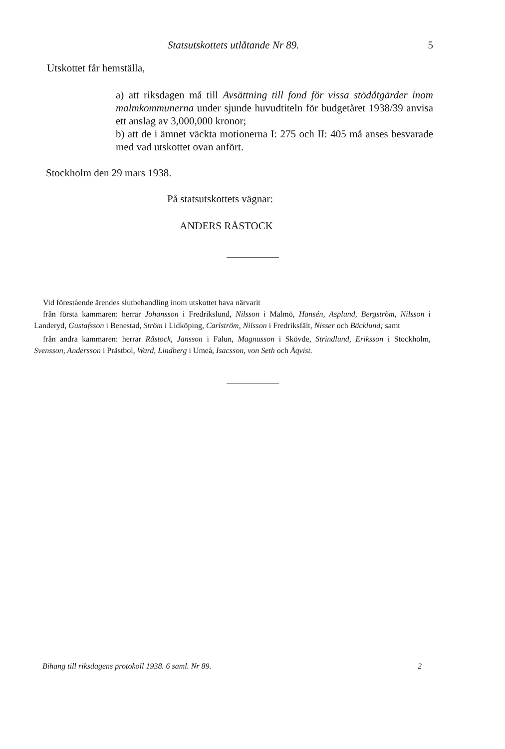Statsutskottets utlåtande Nr 89. 5
Utskottet får hemställa,
a) att riksdagen må till Avsättning till fond för vissa stöd­åtgärder inom malmkommunerna under sjunde huvudtiteln för budgetåret 1938/39 anvisa ett anslag av 3,000,000 kronor;
b) att de i ämnet väckta motionerna I: 275 och II: 405 må anses besvarade med vad utskottet ovan anfört.
Stockholm den 29 mars 1938.
På statsutskottets vägnar:
ANDERS RÅSTOCK
Vid förestående ärendes slutbehandling inom utskottet hava närvarit
från första kammaren: herrar Johansson i Fredrikslund, Nilsson i Malmö, Hansén, Asplund, Bergström, Nilsson i Landeryd, Gustafsson i Benestad, Ström i Lidköping, Carlström, Nilsson i Fredriksfält, Nisser och Bäcklund; samt
från andra kammaren: herrar Råstock, Jansson i Falun, Magnusson i Skövde, Strindlund, Eriksson i Stockholm, Svensson, Andersson i Prästbol, Ward, Lindberg i Umeå, Isacsson, von Seth och Åqvist.
Bihang till riksdagens protokoll 1938. 6 saml. Nr 89. 2